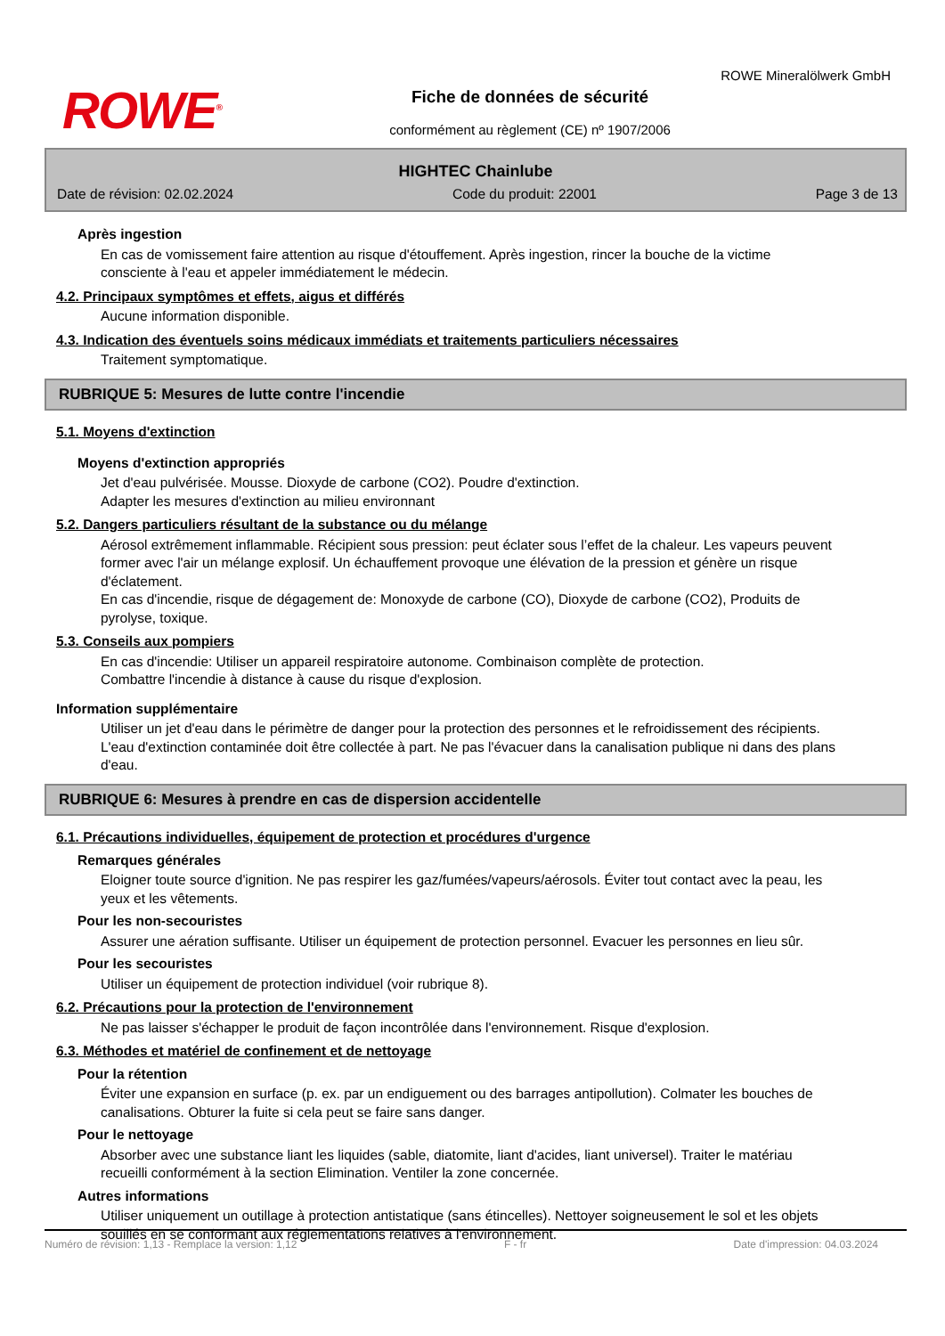ROWE<sup>®</sup>
ROWE Mineralölwerk GmbH
Fiche de données de sécurité
conformément au règlement (CE) nº 1907/2006
HIGHTEC Chainlube
Date de révision: 02.02.2024 Code du produit: 22001 Page 3 de 13
Après ingestion
En cas de vomissement faire attention au risque d'étouffement. Après ingestion, rincer la bouche de la victime consciente à l'eau et appeler immédiatement le médecin.
4.2. Principaux symptômes et effets, aigus et différés
Aucune information disponible.
4.3. Indication des éventuels soins médicaux immédiats et traitements particuliers nécessaires
Traitement symptomatique.
RUBRIQUE 5: Mesures de lutte contre l'incendie
5.1. Moyens d'extinction
Moyens d'extinction appropriés
Jet d'eau pulvérisée. Mousse. Dioxyde de carbone (CO2). Poudre d'extinction.
Adapter les mesures d'extinction au milieu environnant
5.2. Dangers particuliers résultant de la substance ou du mélange
Aérosol extrêmement inflammable. Récipient sous pression: peut éclater sous l’effet de la chaleur. Les vapeurs peuvent former avec l'air un mélange explosif. Un échauffement provoque une élévation de la pression et génère un risque d'éclatement.
En cas d'incendie, risque de dégagement de: Monoxyde de carbone (CO), Dioxyde de carbone (CO2), Produits de pyrolyse, toxique.
5.3. Conseils aux pompiers
En cas d'incendie: Utiliser un appareil respiratoire autonome. Combinaison complète de protection.
Combattre l'incendie à distance à cause du risque d'explosion.
Information supplémentaire
Utiliser un jet d'eau dans le périmètre de danger pour la protection des personnes et le refroidissement des récipients. L'eau d'extinction contaminée doit être collectée à part. Ne pas l'évacuer dans la canalisation publique ni dans des plans d'eau.
RUBRIQUE 6: Mesures à prendre en cas de dispersion accidentelle
6.1. Précautions individuelles, équipement de protection et procédures d'urgence
Remarques générales
Eloigner toute source d'ignition. Ne pas respirer les gaz/fumées/vapeurs/aérosols. Éviter tout contact avec la peau, les yeux et les vêtements.
Pour les non-secouristes
Assurer une aération suffisante. Utiliser un équipement de protection personnel. Evacuer les personnes en lieu sûr.
Pour les secouristes
Utiliser un équipement de protection individuel (voir rubrique 8).
6.2. Précautions pour la protection de l'environnement
Ne pas laisser s'échapper le produit de façon incontrôlée dans l'environnement. Risque d'explosion.
6.3. Méthodes et matériel de confinement et de nettoyage
Pour la rétention
Éviter une expansion en surface (p. ex. par un endiguement ou des barrages antipollution). Colmater les bouches de canalisations. Obturer la fuite si cela peut se faire sans danger.
Pour le nettoyage
Absorber avec une substance liant les liquides (sable, diatomite, liant d'acides, liant universel). Traiter le matériau recueilli conformément à la section Elimination. Ventiler la zone concernée.
Autres informations
Utiliser uniquement un outillage à protection antistatique (sans étincelles). Nettoyer soigneusement le sol et les objets souillés en se conformant aux réglementations relatives à l'environnement.
Numéro de révision: 1,13 - Remplace la version: 1,12 F - fr Date d'impression: 04.03.2024